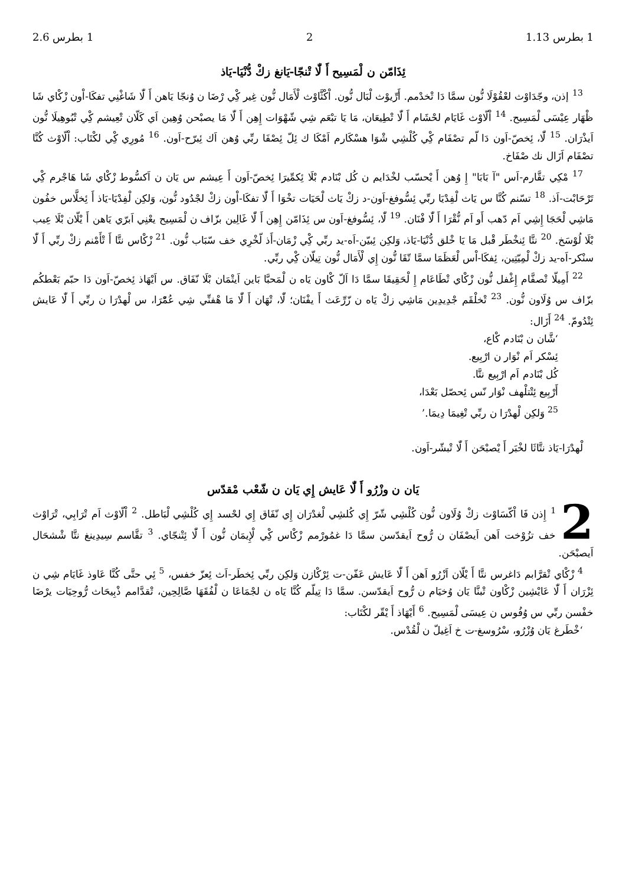1 بطرس 1.13 2 1 بطرس 2.6
ئِذَامّن ن لْمَسِيح أَ لّٰا تْنجّا-يَانغ زكْ دُّنْيَا-يَاذ
<sup>13</sup> إذن، وجّدَاوْث لعْقُوْلَا نُّون سمَّا دَا تْخدْمم. أَرِّيوْث لْبَال نُّون. اْكْثَّاوْث لْأَمَال نُّون غِير كِْي رْضَا ن وُنجّا يَاهن أَ لّٰا شَاغْنِي تفكَا-اْون زْكْاي شَا ظْهَار عِيْسَى لْمَسِيح. <sup>14</sup> اْلّاوْث غَايَام لحْشَام أَ لّٰا تْطِيعَان، مَا يَا تبْعَم شِي شّهْوَات إِهِن أَ لّٰا مَا يصبْحن وُهِين اَي كَلّان تْعِيشم كِْي تْبُوهِيلَا نُّون اَيذْرَان. <sup>15</sup> لّٰا، ئِخصّ-اَون دَا لّم تصْفَام كِْي كُلْشِي شْوَا هسْكَارم اَمْكَا ك ئِلّ ئِصْفَا ربِّي وُهن اَك ئِبرّح-اَون. <sup>16</sup> مُورِي كِْي لكْتَاب: اْلّاوْث كُنَّا تصْفَام اَزَال نك صْفَاخ.
<sup>17</sup> مْكِي تقَّارم-اَس "آ بَابَا" إِ وُهن أَ يْحسّب لخْدَايم ن كُل بْنَادم بْلَا ئِكمِّيرَا ئِخصّ-اَون أَ عِيشم س يَان ن اَكسُّوط زْكْاي شَا هَاجْرم كِْي تَرْحَابْت-اَذ. <sup>18</sup> تسّنم كُنَّا س يَاث لْفِدْيَا ربِّي ئِسُّوفغ-اَون-د زكْ يَاث لْحَيَات تخْوَا أَ لّٰا تفكَا-اْون زكْ لجْدُود نُّون، وَلكِن لْفِدْيَا-يَاذ أَ ئِخلَّاس خفُون مَاشِي لْحَجَا إِشِي اَم دّهب أَو اَم نُّقْرَا أَ لّٰا فْنَان. <sup>19</sup> لّٰا، ئِسُّوفغ-اَون س ئِذَامّن إِهِن أَ لّٰا غَالِين بزّاف ن لْمَسِيح يعْنِي اَبرّي يَاهن أَ يْلّان بْلَا عِيب بْلَا لُوْسَخ. <sup>20</sup> نتَّا ئِنخْطَر قْبل مَا يَا خْلق دُّنْيَا-يَاذ، وَلكِن ئِبيّن-اَه-يد ربِّي كِْي زْمَان-أَذ لّخْرِي خف سّبَاب نُّون. <sup>21</sup> زْكْاس نتَّا أَ تْأَمْنم زكْ ربِّي أَ لّٰا سنْكر-اَه-يد زكْ لْمِيّتِين، ئِفكَا-اْس لْعَظَمَا سمَّا تّقَا نُّون إِي لْأَمَال نُّون تِيلّان كِْي ربِّي.
<sup>22</sup> أَمِيلّا تْصفَّام إِغْفل نُّون زْكْاي تْطَاعَام إِ لْحَقِيقَا سمَّا دَا اَلّ كْاون يَاه ن لْمَحبَّا بَاين اَيتْمَان بْلَا نّفَاق. س اَيْهَاذ ئِخصّ-اَون دَا حبّم بَعْطكُم بزّاف س وُلَاون نُّون. <sup>23</sup> تْخلْقَم جْدِيدِين مَاشِي زكْ يَاه ن زّرِّعَث أَ يفْنَان؛ لّٰا، تْهَان أَ لّٰا مَا هْفنِّي شِي عُمّْرَا، س لْهدْرَا ن ربِّي أَ لّٰا عَايش ئِتْدُومّ. <sup>24</sup> أَزَال:
‘شَّان ن بْنَادم كْاع،
ئِسْكر اَم نْوَار ن ارْبِيع.
كُل بْنَادم اَم ارْبِيع نتَّا.
أَرْبِيع ئِتْتلْهف نْوَار نّس ئِحصّل بَعْدَا،
<sup>25</sup> وَلكِن لْهدْرَا ن ربِّي تْغِيمَا دِيمَا.’
لْهدْرَا-يَاذ نتَّاثَا لخْبَر أَ يْصبْحَن أَ لّٰا تْبشّر-اَون.
يَان ن وزْرُو أَ لّٰا عَايش إِي يَان ن شّعْب مْقدّس
2<sup>1</sup> إِذن فَا اْكّسَاوْث زكْ وُلَاون نُّون كُلْشِي شّرّ إِي كُلشِي لْغدْرَان إِي نّفَاق إِي لحْسد إِي كُلْشِي لْبَاطل. <sup>2</sup> اْلّاوْث اَم تْرَابِي، تْرَاوْث خف تزُوْخت اَهن اَيصْفَان ن رُّوح اَيقدّسن سمَّا دَا غمُورْمم زْكْاس كِْي لْإِيمَان نُّون أَ لّٰا ئِتْنجّاي. <sup>3</sup> تقَّاسم سِيدِينغ نتَّا شْشحَال اَيصبْحَن.
<sup>4</sup> زْكْاي تْقرَّابم دَاغرس نتَّا أَ يْلّان اَزْرُو اَهن أَ لّٰا عَايش عَفّن-ت ئِرْكْازن وَلكِن ربِّي ئِخطَر-اَث ئِعزّ خفس، <sup>5</sup> ئِي حتَّى كُنَّا عَاوذ غَايَام شِي ن ئِزْرَان أَ لّٰا عَايْشِين زْكْاون تْبنَّا يَان وُخيَام ن رُّوح اَيقدّسن. سمَّا دَا تِيلّم كُنَّا يَاه ن لجْمَاعَا ن لْفُقَهَا صَّالِحِين، تْقدَّامم ذْبِيحَاث رُّوحِيَات يرْضَا خفْسن ربِّي س وُفُوس ن عِيسَى لْمَسِيح. <sup>6</sup> أَيْهَاذ أَ يْقّر لكْتَاب:
‘خْطَرغ يَان وُزْرُو، سْرُوسغ-ت خ اَغِيلّ ن لْقُدْس.